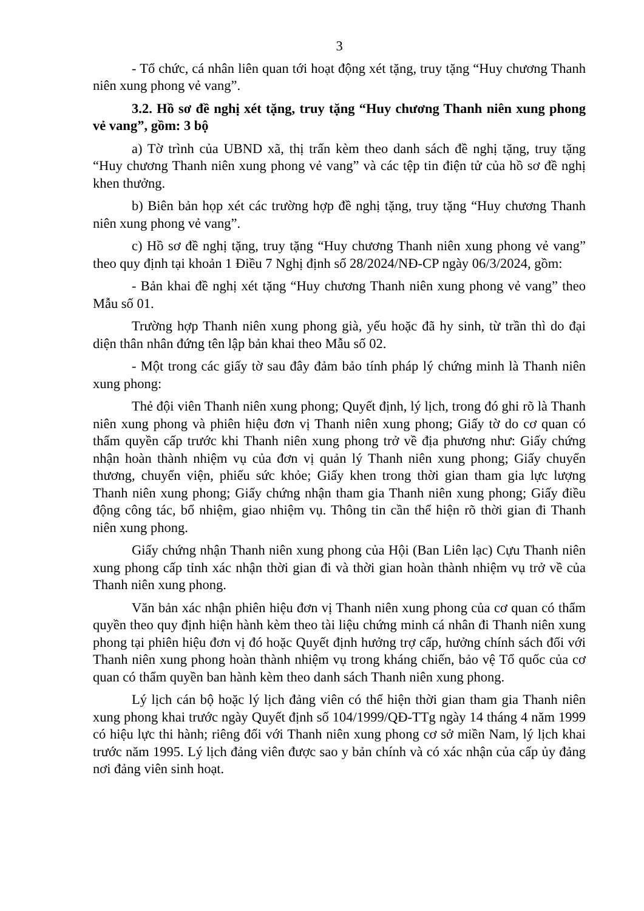3
- Tổ chức, cá nhân liên quan tới hoạt động xét tặng, truy tặng “Huy chương Thanh niên xung phong vẻ vang”.
3.2. Hồ sơ đề nghị xét tặng, truy tặng “Huy chương Thanh niên xung phong vẻ vang”, gồm: 3 bộ
a) Tờ trình của UBND xã, thị trấn kèm theo danh sách đề nghị tặng, truy tặng “Huy chương Thanh niên xung phong vẻ vang” và các tệp tin điện tử của hồ sơ đề nghị khen thưởng.
b) Biên bản họp xét các trường hợp đề nghị tặng, truy tặng “Huy chương Thanh niên xung phong vẻ vang”.
c) Hồ sơ đề nghị tặng, truy tặng “Huy chương Thanh niên xung phong vẻ vang” theo quy định tại khoản 1 Điều 7 Nghị định số 28/2024/NĐ-CP ngày 06/3/2024, gồm:
- Bản khai đề nghị xét tặng “Huy chương Thanh niên xung phong vẻ vang” theo Mẫu số 01.
Trường hợp Thanh niên xung phong già, yếu hoặc đã hy sinh, từ trần thì do đại diện thân nhân đứng tên lập bản khai theo Mẫu số 02.
- Một trong các giấy tờ sau đây đảm bảo tính pháp lý chứng minh là Thanh niên xung phong:
Thẻ đội viên Thanh niên xung phong; Quyết định, lý lịch, trong đó ghi rõ là Thanh niên xung phong và phiên hiệu đơn vị Thanh niên xung phong; Giấy tờ do cơ quan có thẩm quyền cấp trước khi Thanh niên xung phong trở về địa phương như: Giấy chứng nhận hoàn thành nhiệm vụ của đơn vị quản lý Thanh niên xung phong; Giấy chuyển thương, chuyển viện, phiếu sức khỏe; Giấy khen trong thời gian tham gia lực lượng Thanh niên xung phong; Giấy chứng nhận tham gia Thanh niên xung phong; Giấy điều động công tác, bổ nhiệm, giao nhiệm vụ. Thông tin cần thể hiện rõ thời gian đi Thanh niên xung phong.
Giấy chứng nhận Thanh niên xung phong của Hội (Ban Liên lạc) Cựu Thanh niên xung phong cấp tỉnh xác nhận thời gian đi và thời gian hoàn thành nhiệm vụ trở về của Thanh niên xung phong.
Văn bản xác nhận phiên hiệu đơn vị Thanh niên xung phong của cơ quan có thẩm quyền theo quy định hiện hành kèm theo tài liệu chứng minh cá nhân đi Thanh niên xung phong tại phiên hiệu đơn vị đó hoặc Quyết định hưởng trợ cấp, hưởng chính sách đối với Thanh niên xung phong hoàn thành nhiệm vụ trong kháng chiến, bảo vệ Tổ quốc của cơ quan có thẩm quyền ban hành kèm theo danh sách Thanh niên xung phong.
Lý lịch cán bộ hoặc lý lịch đảng viên có thể hiện thời gian tham gia Thanh niên xung phong khai trước ngày Quyết định số 104/1999/QĐ-TTg ngày 14 tháng 4 năm 1999 có hiệu lực thi hành; riêng đối với Thanh niên xung phong cơ sở miền Nam, lý lịch khai trước năm 1995. Lý lịch đảng viên được sao y bản chính và có xác nhận của cấp ủy đảng nơi đảng viên sinh hoạt.